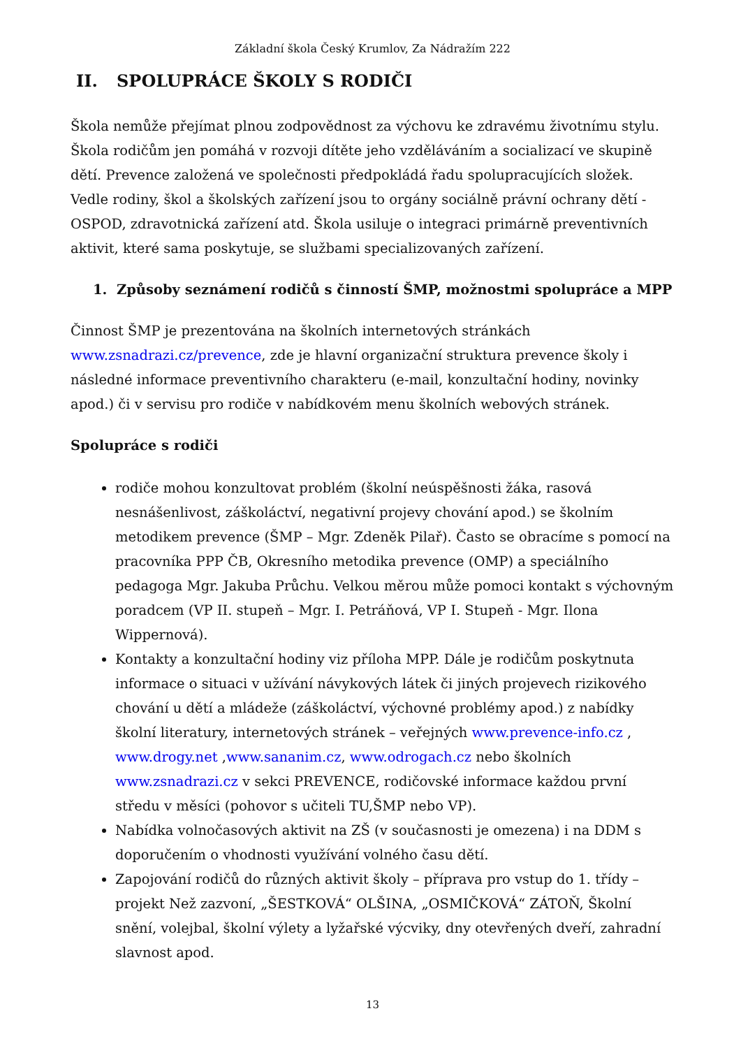Základní škola Český Krumlov, Za Nádražím 222
II. SPOLUPRÁCE ŠKOLY S RODIČI
Škola nemůže přejímat plnou zodpovědnost za výchovu ke zdravému životnímu stylu. Škola rodičům jen pomáhá v rozvoji dítěte jeho vzděláváním a socializací ve skupině dětí. Prevence založená ve společnosti předpokládá řadu spolupracujících složek. Vedle rodiny, škol a školských zařízení jsou to orgány sociálně právní ochrany dětí - OSPOD, zdravotnická zařízení atd. Škola usiluje o integraci primárně preventivních aktivit, které sama poskytuje, se službami specializovaných zařízení.
1. Způsoby seznámení rodičů s činností ŠMP, možnostmi spolupráce a MPP
Činnost ŠMP je prezentována na školních internetových stránkách www.zsnadrazi.cz/prevence, zde je hlavní organizační struktura prevence školy i následné informace preventivního charakteru (e-mail, konzultační hodiny, novinky apod.) či v servisu pro rodiče v nabídkovém menu školních webových stránek.
Spolupráce s rodiči
rodiče mohou konzultovat problém (školní neúspěšnosti žáka, rasová nesnášenlivost, záškoláctví, negativní projevy chování apod.) se školním metodikem prevence (ŠMP – Mgr. Zdeněk Pilař). Často se obracíme s pomocí na pracovníka PPP ČB, Okresního metodika prevence (OMP) a speciálního pedagoga Mgr. Jakuba Průchu. Velkou měrou může pomoci kontakt s výchovným poradcem (VP II. stupeň – Mgr. I. Petráňová, VP I. Stupeň - Mgr. Ilona Wippernová).
Kontakty a konzultační hodiny viz příloha MPP. Dále je rodičům poskytnuta informace o situaci v užívání návykových látek či jiných projevech rizikového chování u dětí a mládeže (záškoláctví, výchovné problémy apod.) z nabídky školní literatury, internetových stránek – veřejných www.prevence-info.cz , www.drogy.net ,www.sananim.cz, www.odrogach.cz nebo školních www.zsnadrazi.cz v sekci PREVENCE, rodičovské informace každou první středu v měsíci (pohovor s učiteli TU,ŠMP nebo VP).
Nabídka volnočasových aktivit na ZŠ (v současnosti je omezena) i na DDM s doporučením o vhodnosti využívání volného času dětí.
Zapojování rodičů do různých aktivit školy – příprava pro vstup do 1. třídy – projekt Než zazvoní, „ŠESTKOVÁ“ OLŠINA, „OSMIČKOVÁ“ ZÁTOŇ, Školní snění, volejbal, školní výlety a lyžařské výcviky, dny otevřených dveří, zahradní slavnost apod.
13